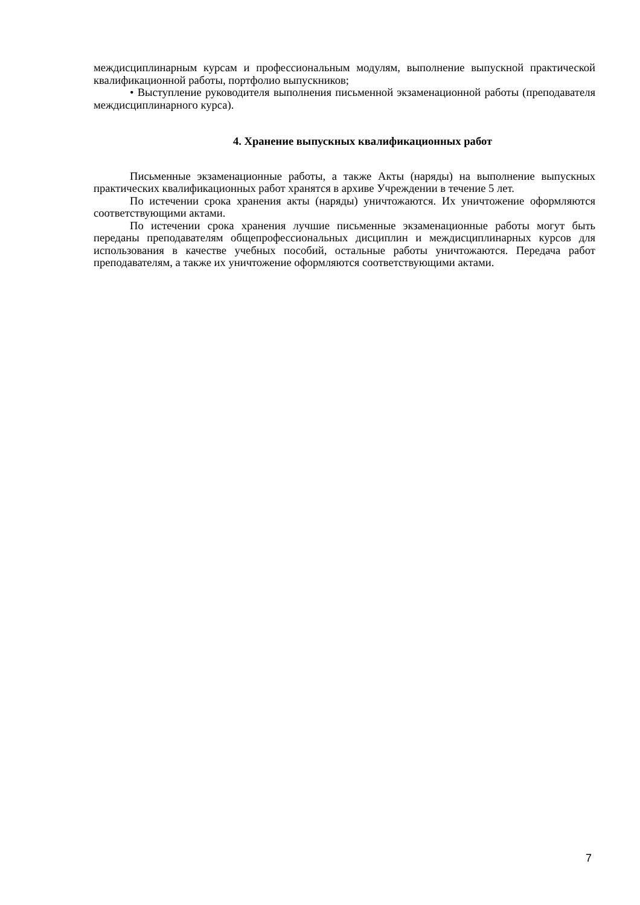междисциплинарным курсам и профессиональным модулям, выполнение выпускной практической квалификационной работы, портфолио выпускников;
• Выступление руководителя выполнения письменной экзаменационной работы (преподавателя междисциплинарного курса).
4. Хранение выпускных квалификационных работ
Письменные экзаменационные работы, а также Акты (наряды) на выполнение выпускных практических квалификационных работ хранятся в архиве Учреждении в течение 5 лет.
По истечении срока хранения акты (наряды) уничтожаются. Их уничтожение оформляются соответствующими актами.
По истечении срока хранения лучшие письменные экзаменационные работы могут быть переданы преподавателям общепрофессиональных дисциплин и междисциплинарных курсов для использования в качестве учебных пособий, остальные работы уничтожаются. Передача работ преподавателям, а также их уничтожение оформляются соответствующими актами.
7